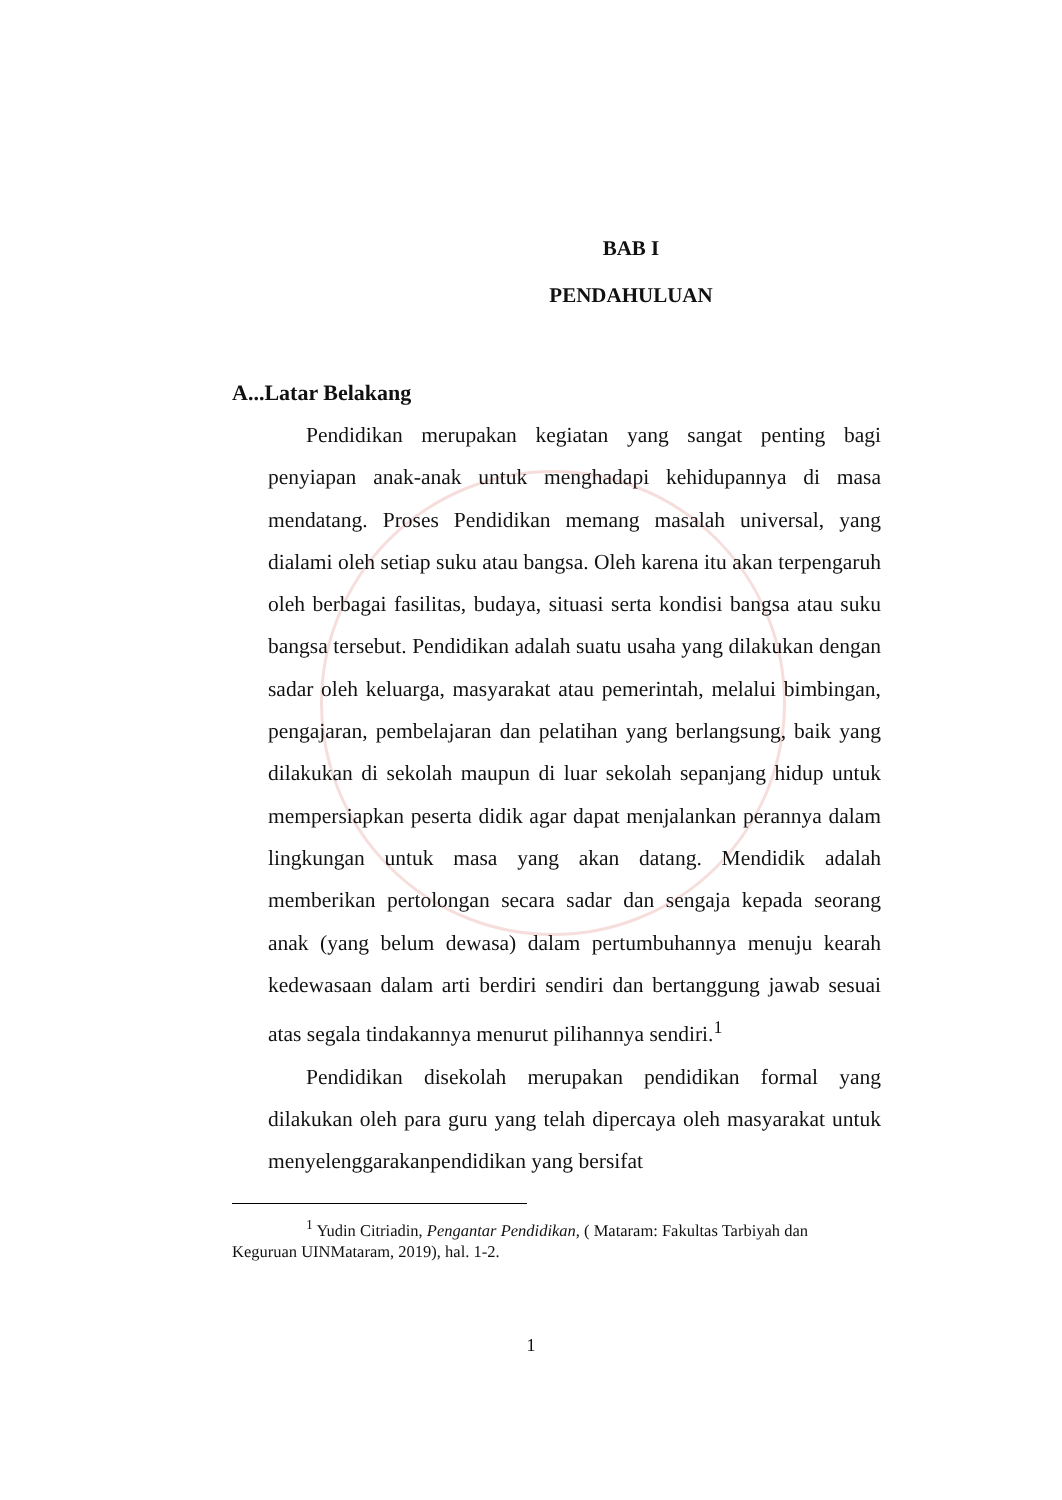BAB I
PENDAHULUAN
A...Latar Belakang
Pendidikan merupakan kegiatan yang sangat penting bagi penyiapan anak-anak untuk menghadapi kehidupannya di masa mendatang. Proses Pendidikan memang masalah universal, yang dialami oleh setiap suku atau bangsa. Oleh karena itu akan terpengaruh oleh berbagai fasilitas, budaya, situasi serta kondisi bangsa atau suku bangsa tersebut. Pendidikan adalah suatu usaha yang dilakukan dengan sadar oleh keluarga, masyarakat atau pemerintah, melalui bimbingan, pengajaran, pembelajaran dan pelatihan yang berlangsung, baik yang dilakukan di sekolah maupun di luar sekolah sepanjang hidup untuk mempersiapkan peserta didik agar dapat menjalankan perannya dalam lingkungan untuk masa yang akan datang. Mendidik adalah memberikan pertolongan secara sadar dan sengaja kepada seorang anak (yang belum dewasa) dalam pertumbuhannya menuju kearah kedewasaan dalam arti berdiri sendiri dan bertanggung jawab sesuai atas segala tindakannya menurut pilihannya sendiri.<sup>1</sup>
Pendidikan disekolah merupakan pendidikan formal yang dilakukan oleh para guru yang telah dipercaya oleh masyarakat untuk menyelenggarakanpendidikan yang bersifat
<sup>1</sup> Yudin Citriadin, Pengantar Pendidikan, ( Mataram: Fakultas Tarbiyah dan Keguruan UINMataram, 2019), hal. 1-2.
1